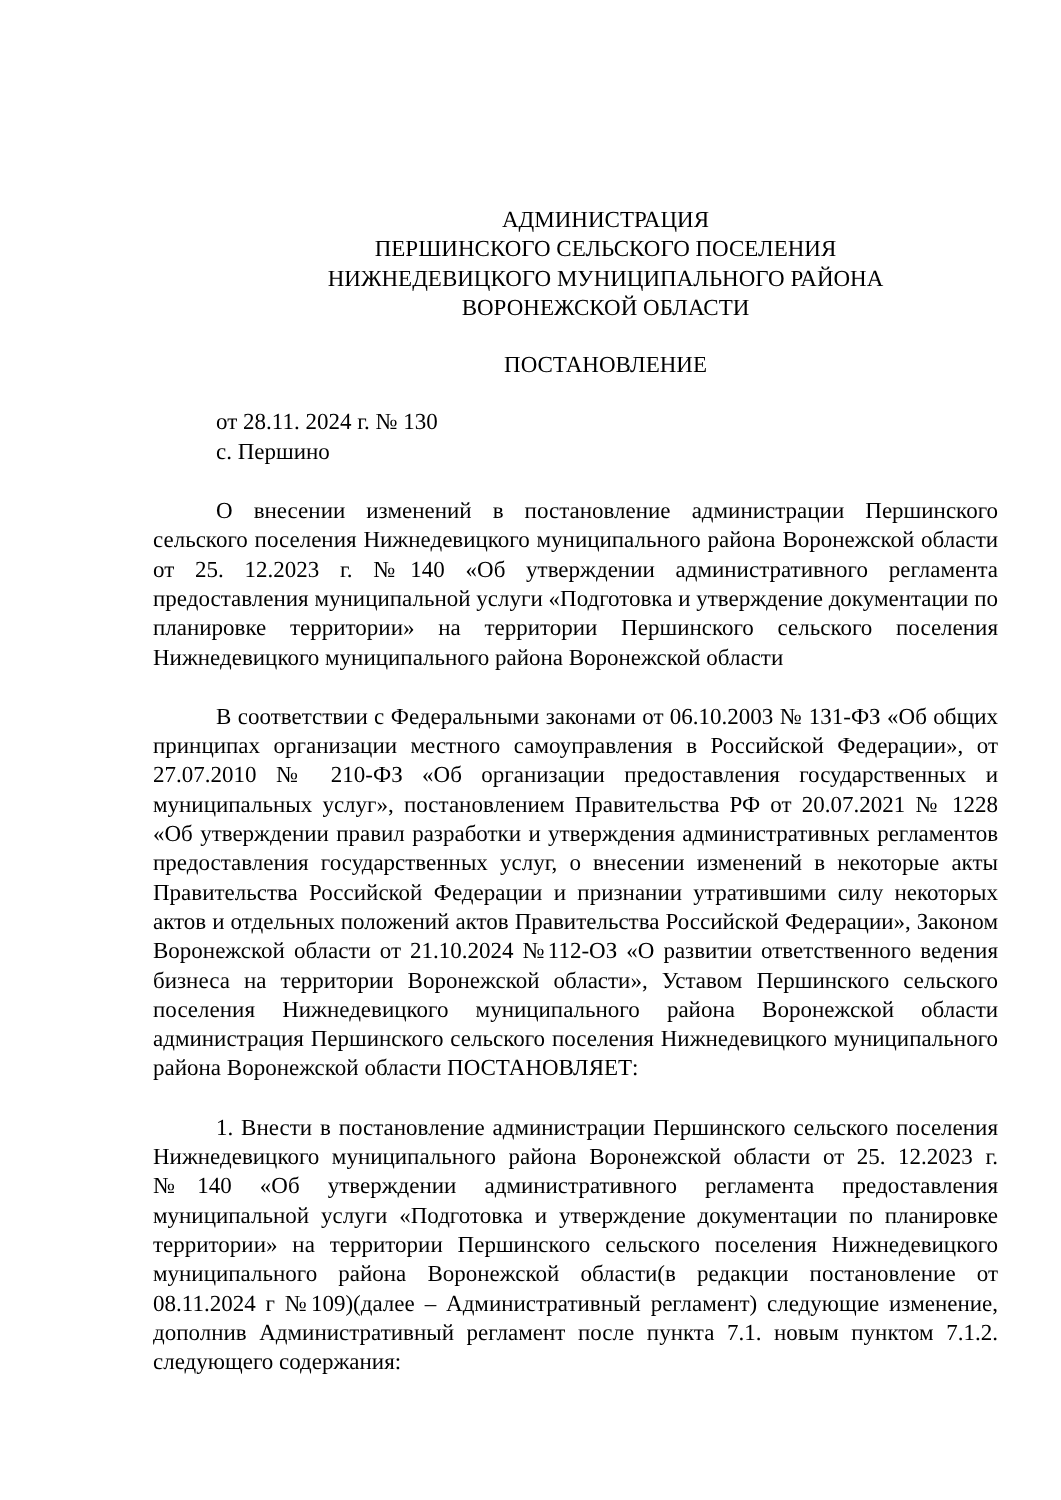АДМИНИСТРАЦИЯ
ПЕРШИНСКОГО СЕЛЬСКОГО ПОСЕЛЕНИЯ
НИЖНЕДЕВИЦКОГО МУНИЦИПАЛЬНОГО РАЙОНА
ВОРОНЕЖСКОЙ ОБЛАСТИ
ПОСТАНОВЛЕНИЕ
от 28.11. 2024 г. № 130
с. Першино
О внесении изменений в постановление администрации Першинского сельского поселения Нижнедевицкого муниципального района Воронежской области от 25. 12.2023 г. №140 «Об утверждении административного регламента предоставления муниципальной услуги «Подготовка и утверждение документации по планировке территории» на территории Першинского сельского поселения Нижнедевицкого муниципального района Воронежской области
В соответствии с Федеральными законами от 06.10.2003 № 131-ФЗ «Об общих принципах организации местного самоуправления в Российской Федерации», от 27.07.2010 № 210-ФЗ «Об организации предоставления государственных и муниципальных услуг», постановлением Правительства РФ от 20.07.2021 № 1228 «Об утверждении правил разработки и утверждения административных регламентов предоставления государственных услуг, о внесении изменений в некоторые акты Правительства Российской Федерации и признании утратившими силу некоторых актов и отдельных положений актов Правительства Российской Федерации», Законом Воронежской области от 21.10.2024 №112-ОЗ «О развитии ответственного ведения бизнеса на территории Воронежской области», Уставом Першинского сельского поселения Нижнедевицкого муниципального района Воронежской области администрация Першинского сельского поселения Нижнедевицкого муниципального района Воронежской области ПОСТАНОВЛЯЕТ:
1. Внести в постановление администрации Першинского сельского поселения Нижнедевицкого муниципального района Воронежской области от 25. 12.2023 г. №140 «Об утверждении административного регламента предоставления муниципальной услуги «Подготовка и утверждение документации по планировке территории» на территории Першинского сельского поселения Нижнедевицкого муниципального района Воронежской области(в редакции постановление от 08.11.2024 г №109)(далее – Административный регламент) следующие изменение, дополнив Административный регламент после пункта 7.1. новым пунктом 7.1.2. следующего содержания: